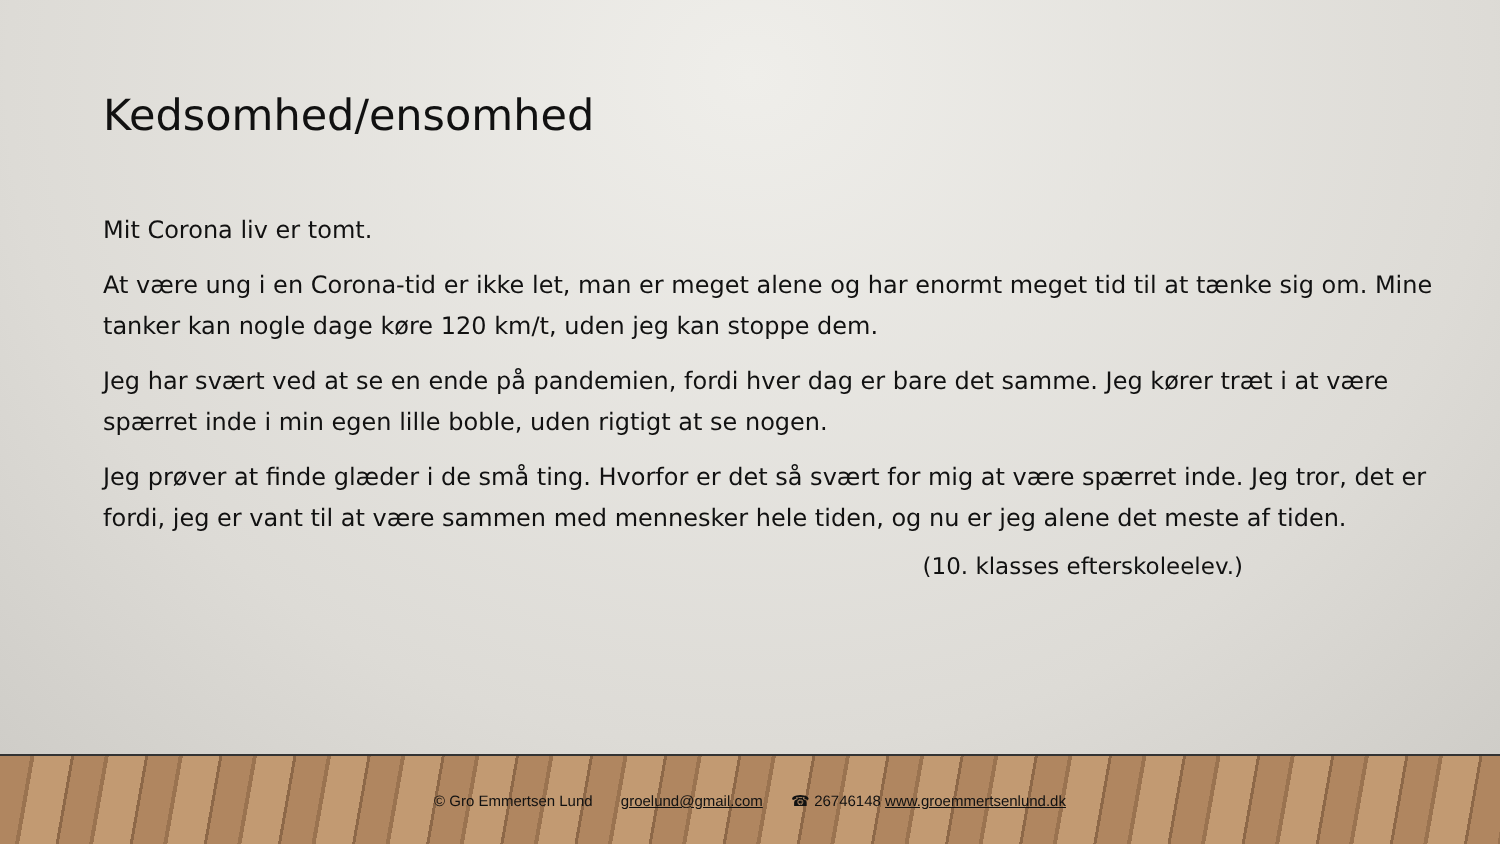Kedsomhed/ensomhed
Mit Corona liv er tomt.
At være ung i en Corona-tid er ikke let, man er meget alene og har enormt meget tid til at tænke sig om. Mine tanker kan nogle dage køre 120 km/t, uden jeg kan stoppe dem.
Jeg har svært ved at se en ende på pandemien, fordi hver dag er bare det samme. Jeg kører træt i at være spærret inde i min egen lille boble, uden rigtigt at se nogen.
Jeg prøver at finde glæder i de små ting. Hvorfor er det så svært for mig at være spærret inde. Jeg tror, det er fordi, jeg er vant til at være sammen med mennesker hele tiden, og nu er jeg alene det meste af tiden.
(10. klasses efterskoleelev.)
© Gro Emmertsen Lund groelund@gmail.com ☎ 26746148 www.groemmertsenlund.dk